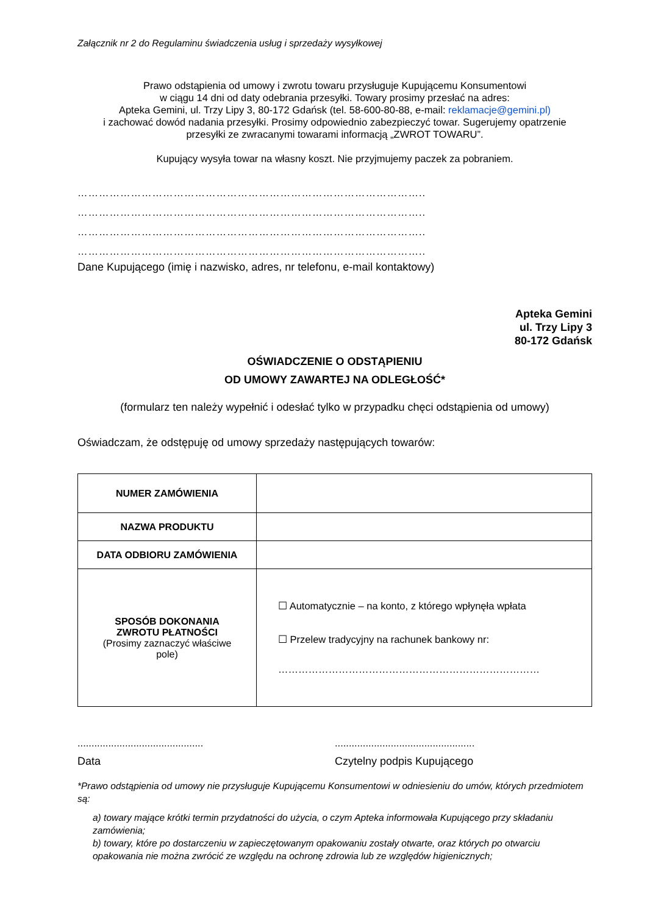Załącznik nr 2 do Regulaminu świadczenia usług i sprzedaży wysyłkowej
Prawo odstąpienia od umowy i zwrotu towaru przysługuje Kupującemu Konsumentowi
w ciągu 14 dni od daty odebrania przesyłki. Towary prosimy przesłać na adres:
Apteka Gemini, ul. Trzy Lipy 3, 80-172 Gdańsk (tel. 58-600-80-88, e-mail: reklamacje@gemini.pl)
i zachować dowód nadania przesyłki. Prosimy odpowiednio zabezpieczyć towar. Sugerujemy opatrzenie
przesyłki ze zwracanymi towarami informacją „ZWROT TOWARU”.
Kupujący wysyła towar na własny koszt. Nie przyjmujemy paczek za pobraniem.
……………………………………………………………………………………..
……………………………………………………………………………………..
……………………………………………………………………………………..
……………………………………………………………………………………..
Dane Kupującego (imię i nazwisko, adres, nr telefonu, e-mail kontaktowy)
Apteka Gemini
ul. Trzy Lipy 3
80-172 Gdańsk
OŚWIADCZENIE O ODSTĄPIENIU
OD UMOWY ZAWARTEJ NA ODLEGŁOŚĆ*
(formularz ten należy wypełnić i odesłać tylko w przypadku chęci odstąpienia od umowy)
Oświadczam, że odstępuję od umowy sprzedaży następujących towarów:
| NUMER ZAMÓWIENIA | |
| NAZWA PRODUKTU | |
| DATA ODBIORU ZAMÓWIENIA | |
| SPOSÓB DOKONANIA ZWROTU PŁATNOŚCI (Prosimy zaznaczyć właściwe pole) | ☐ Automatycznie – na konto, z którego wpłynęła wpłata ☐ Przelew tradycyjny na rachunek bankowy nr: …………………………………………………………………… |
.............................................
Data
..................................................
Czytelny podpis Kupującego
*Prawo odstąpienia od umowy nie przysługuje Kupującemu Konsumentowi w odniesieniu do umów, których przedmiotem są:
a) towary mające krótki termin przydatności do użycia, o czym Apteka informowała Kupującego przy składaniu zamówienia;
b) towary, które po dostarczeniu w zapieczętowanym opakowaniu zostały otwarte, oraz których po otwarciu opakowania nie można zwrócić ze względu na ochronę zdrowia lub ze względów higienicznych;